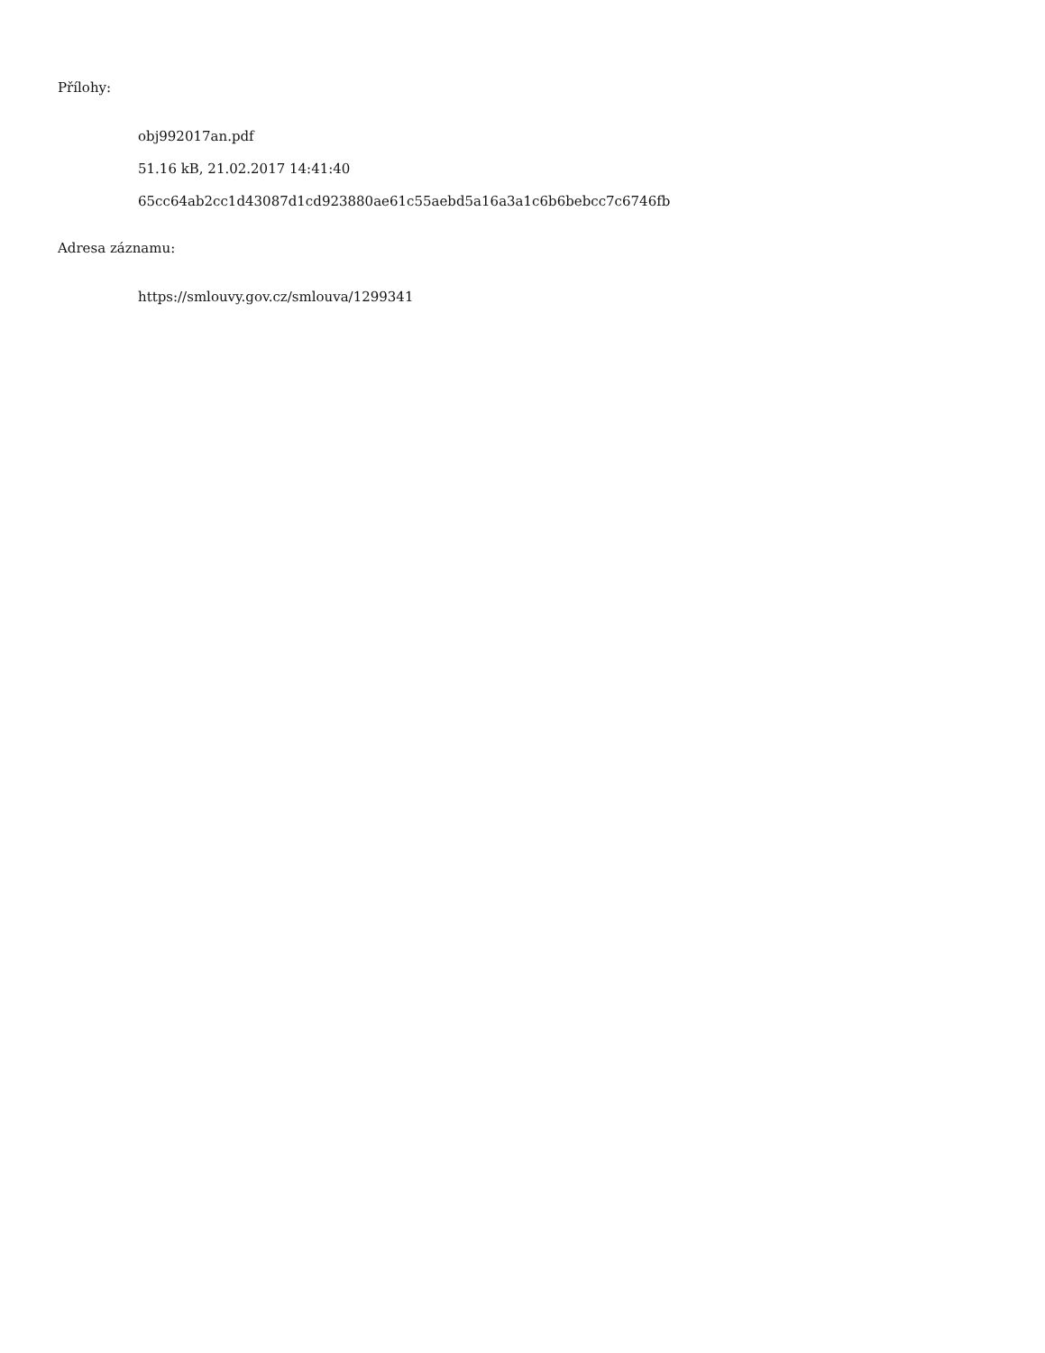Přílohy:
obj992017an.pdf
51.16 kB, 21.02.2017 14:41:40
65cc64ab2cc1d43087d1cd923880ae61c55aebd5a16a3a1c6b6bebcc7c6746fb
Adresa záznamu:
https://smlouvy.gov.cz/smlouva/1299341